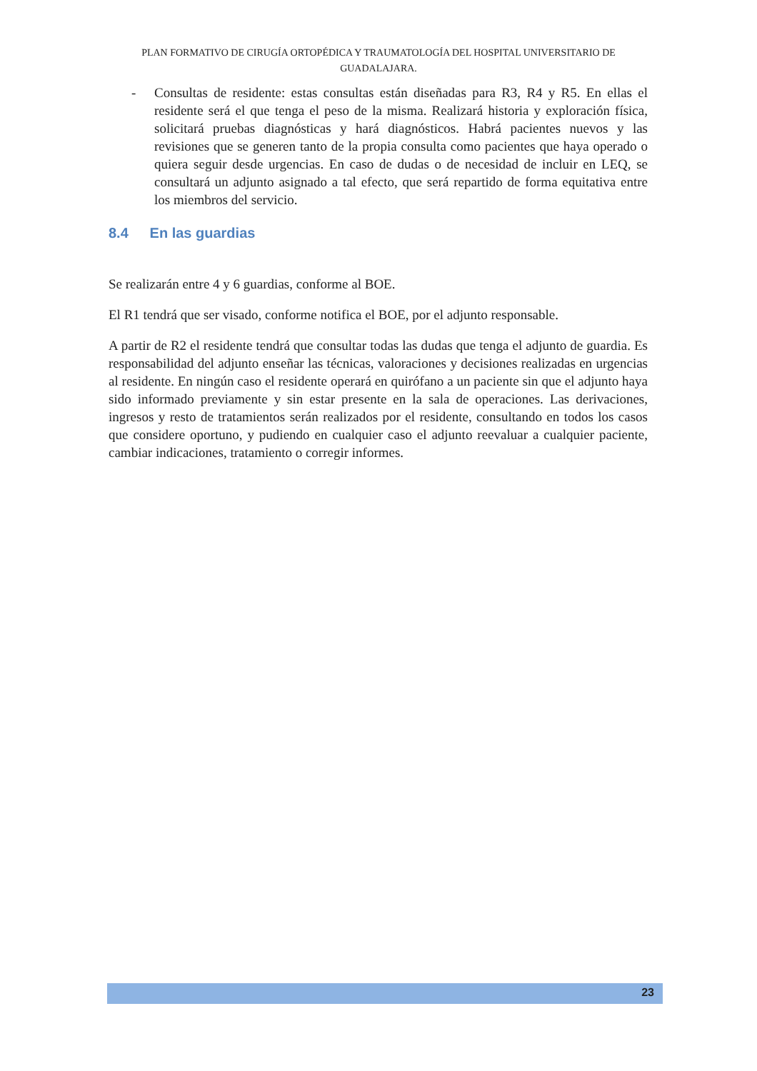PLAN FORMATIVO DE CIRUGÍA ORTOPÉDICA Y TRAUMATOLOGÍA DEL HOSPITAL UNIVERSITARIO DE GUADALAJARA.
- Consultas de residente: estas consultas están diseñadas para R3, R4 y R5. En ellas el residente será el que tenga el peso de la misma. Realizará historia y exploración física, solicitará pruebas diagnósticas y hará diagnósticos. Habrá pacientes nuevos y las revisiones que se generen tanto de la propia consulta como pacientes que haya operado o quiera seguir desde urgencias. En caso de dudas o de necesidad de incluir en LEQ, se consultará un adjunto asignado a tal efecto, que será repartido de forma equitativa entre los miembros del servicio.
8.4 En las guardias
Se realizarán entre 4 y 6 guardias, conforme al BOE.
El R1 tendrá que ser visado, conforme notifica el BOE, por el adjunto responsable.
A partir de R2 el residente tendrá que consultar todas las dudas que tenga el adjunto de guardia. Es responsabilidad del adjunto enseñar las técnicas, valoraciones y decisiones realizadas en urgencias al residente. En ningún caso el residente operará en quirófano a un paciente sin que el adjunto haya sido informado previamente y sin estar presente en la sala de operaciones. Las derivaciones, ingresos y resto de tratamientos serán realizados por el residente, consultando en todos los casos que considere oportuno, y pudiendo en cualquier caso el adjunto reevaluar a cualquier paciente, cambiar indicaciones, tratamiento o corregir informes.
23